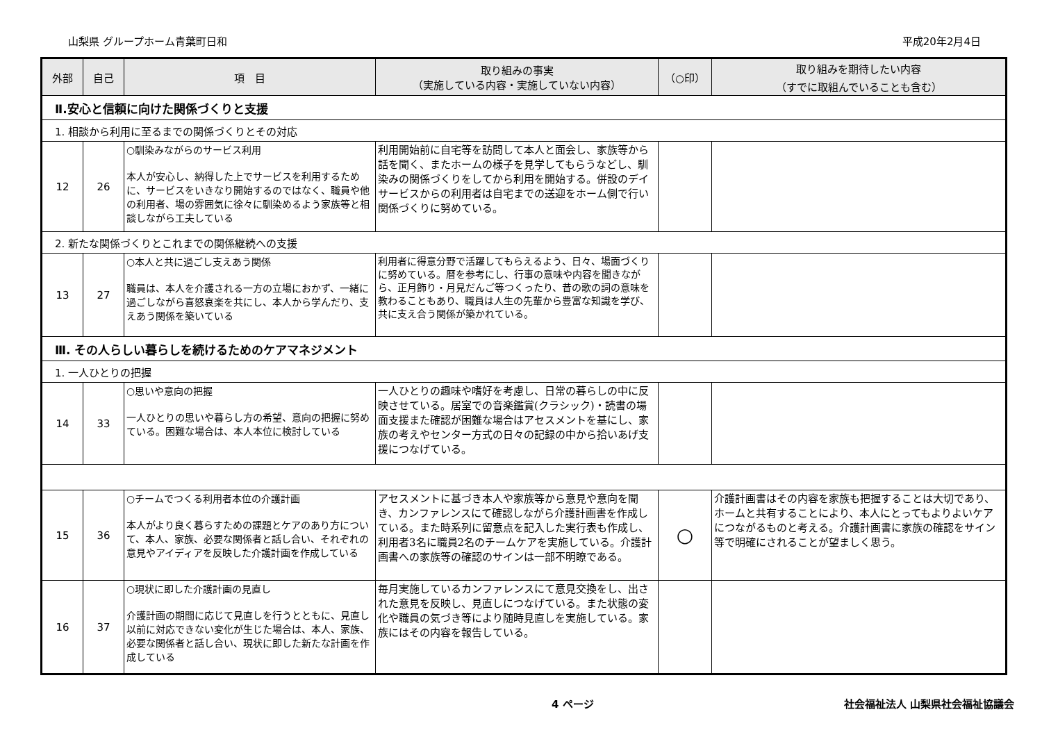山梨県 グループホーム青葉町日和 平成20年2月4日
| 外部 | 自己 | 項 目 | 取り組みの事実 （実施している内容・実施していない内容） | （○印） | 取り組みを期待したい内容 （すでに取組んでいることも含む） |
| --- | --- | --- | --- | --- | --- |
| Ⅱ.安心と信頼に向けた関係づくりと支援 | | | | | |
| 1. 相談から利用に至るまでの関係づくりとその対応 | | | | | |
| 12 | 26 | ○馴染みながらのサービス利用 本人が安心し、納得した上でサービスを利用するために、サービスをいきなり開始するのではなく、職員や他の利用者、場の雰囲気に徐々に馴染めるよう家族等と相談しながら工夫している | 利用開始前に自宅等を訪問して本人と面会し、家族等から話を聞く、またホームの様子を見学してもらうなどし、馴染みの関係づくりをしてから利用を開始する。併設のデイサービスからの利用者は自宅までの送迎をホーム側で行い関係づくりに努めている。 | | |
| 2. 新たな関係づくりとこれまでの関係継続への支援 | | | | | |
| 13 | 27 | ○本人と共に過ごし支えあう関係 職員は、本人を介護される一方の立場におかず、一緒に過ごしながら喜怒哀楽を共にし、本人から学んだり、支えあう関係を築いている | 利用者に得意分野で活躍してもらえるよう、日々、場面づくりに努めている。暦を参考にし、行事の意味や内容を聞きながら、正月飾り・月見だんご等つくったり、昔の歌の詞の意味を教わることもあり、職員は人生の先輩から豊富な知識を学び、共に支え合う関係が築かれている。 | | |
| Ⅲ. その人らしい暮らしを続けるためのケアマネジメント | | | | | |
| 1. 一人ひとりの把握 | | | | | |
| 14 | 33 | ○思いや意向の把握 一人ひとりの思いや暮らし方の希望、意向の把握に努めている。困難な場合は、本人本位に検討している | 一人ひとりの趣味や嗜好を考慮し、日常の暮らしの中に反映させている。居室での音楽鑑賞(クラシック)・読書の場面支援また確認が困難な場合はアセスメントを基にし、家族の考えやセンター方式の日々の記録の中から拾いあげ支援につなげている。 | | |
| 15 | 36 | ○チームでつくる利用者本位の介護計画 本人がより良く暮らすための課題とケアのあり方について、本人、家族、必要な関係者と話し合い、それぞれの意見やアイディアを反映した介護計画を作成している | アセスメントに基づき本人や家族等から意見や意向を聞き、カンファレンスにて確認しながら介護計画書を作成している。また時系列に留意点を記入した実行表も作成し、利用者3名に職員2名のチームケアを実施している。介護計画書への家族等の確認のサインは一部不明瞭である。 | ○ | 介護計画書はその内容を家族も把握することは大切であり、ホームと共有することにより、本人にとってもよりよいケアにつながるものと考える。介護計画書に家族の確認をサイン等で明確にされることが望ましく思う。 |
| 16 | 37 | ○現状に即した介護計画の見直し 介護計画の期間に応じて見直しを行うとともに、見直し以前に対応できない変化が生じた場合は、本人、家族、必要な関係者と話し合い、現状に即した新たな計画を作成している | 毎月実施しているカンファレンスにて意見交換をし、出された意見を反映し、見直しにつなげている。また状態の変化や職員の気づき等により随時見直しを実施している。家族にはその内容を報告している。 | | |
4 ページ 社会福祉法人 山梨県社会福祉協議会